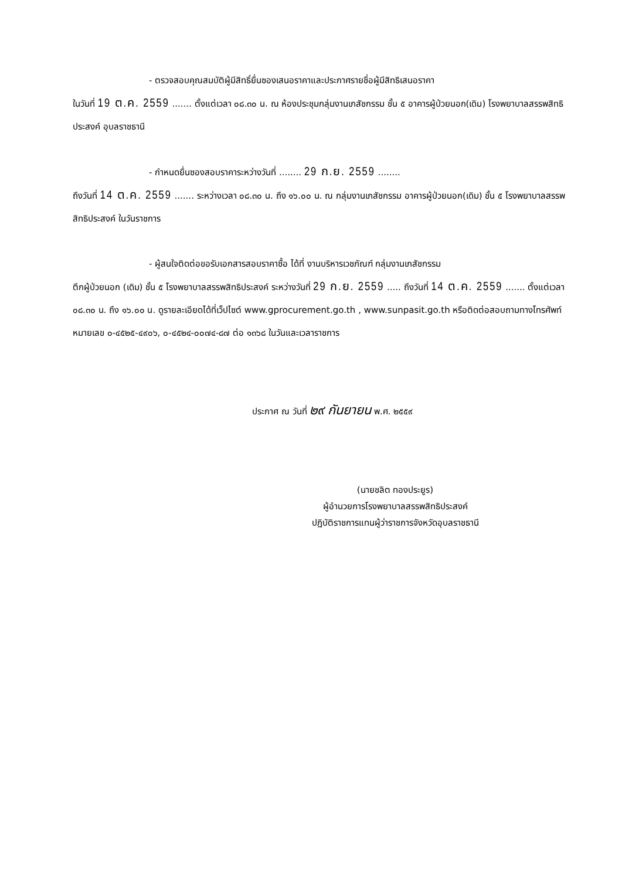- ตรวจสอบคุณสมบัติผู้มีสิทธิ์ยื่นซองเสนอราคาและประกาศรายชื่อผู้มีสิทธิเสนอราคา
ในวันที่ 19 ต.ค. 2559 ....... ตั้งแต่เวลา ๐๘.๓๐ น. ณ ห้องประชุมกลุ่มงานเภสัชกรรม ชั้น ๕ อาคารผู้ป่วยนอก(เดิม) โรงพยาบาลสรรพสิทธิประสงค์ อุบลราชธานี
- กำหนดยื่นซองสอบราคาระหว่างวันที่ ........ 29 ก.ย. 2559 ........
ถึงวันที่ 14 ต.ค. 2559 ....... ระหว่างเวลา ๐๘.๓๐ น. ถึง ๑๖.๐๐ น. ณ กลุ่มงานเภสัชกรรม อาคารผู้ป่วยนอก(เดิม) ชั้น ๕ โรงพยาบาลสรรพสิทธิประสงค์ ในวันราชการ
- ผู้สนใจติดต่อขอรับเอกสารสอบราคาซื้อ ได้ที่ งานบริหารเวชภัณฑ์ กลุ่มงานเภสัชกรรม
ตึกผู้ป่วยนอก (เดิม) ชั้น ๕ โรงพยาบาลสรรพสิทธิประสงค์ ระหว่างวันที่ 29 ก.ย. 2559 ..... ถึงวันที่ 14 ต.ค. 2559 ....... ตั้งแต่เวลา ๐๘.๓๐ น. ถึง ๑๖.๐๐ น. ดูรายละเอียดได้ที่เว็ปไซต์ www.gprocurement.go.th , www.sunpasit.go.th หรือติดต่อสอบถามทางโทรศัพท์ หมายเลข ๐-๔๕๒๕-๔๙๐๖, ๐-๔๕๒๔-๐๐๗๔-๘๗ ต่อ ๑๓๖๘ ในวันและเวลาราชการ
ประกาศ ณ วันที่ ๒๙ กันยายน พ.ศ. ๒๕๕๙
(นายชลิต ทองประยูร)
ผู้อำนวยการโรงพยาบาลสรรพสิทธิประสงค์
ปฏิบัติราชการแทนผู้ว่าราชการจังหวัดอุบลราชธานี